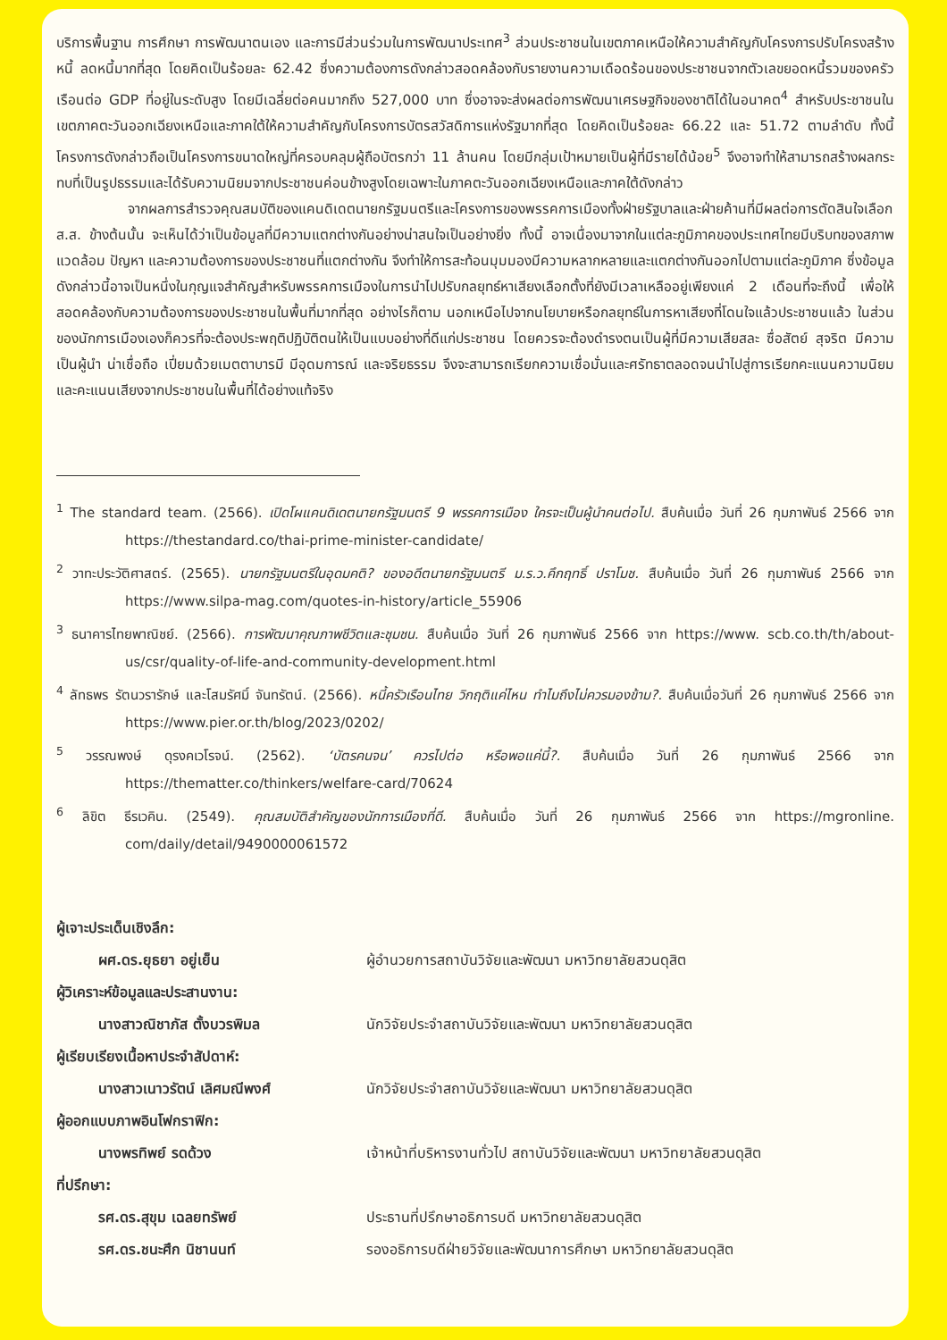บริการพื้นฐาน การศึกษา การพัฒนาตนเอง และการมีส่วนร่วมในการพัฒนาประเทศ<sup>3</sup> ส่วนประชาชนในเขตภาคเหนือให้ความสำคัญกับโครงการปรับโครงสร้างหนี้ ลดหนี้มากที่สุด โดยคิดเป็นร้อยละ 62.42 ซึ่งความต้องการดังกล่าวสอดคล้องกับรายงานความเดือดร้อนของประชาชนจากตัวเลขยอดหนี้รวมของครัวเรือนต่อ GDP ที่อยู่ในระดับสูง โดยมีเฉลี่ยต่อคนมากถึง 527,000 บาท ซึ่งอาจจะส่งผลต่อการพัฒนาเศรษฐกิจของชาติได้ในอนาคต<sup>4</sup> สำหรับประชาชนในเขตภาคตะวันออกเฉียงเหนือและภาคใต้ให้ความสำคัญกับโครงการบัตรสวัสดิการแห่งรัฐมากที่สุด โดยคิดเป็นร้อยละ 66.22 และ 51.72 ตามลำดับ ทั้งนี้ โครงการดังกล่าวถือเป็นโครงการขนาดใหญ่ที่ครอบคลุมผู้ถือบัตรกว่า 11 ล้านคน โดยมีกลุ่มเป้าหมายเป็นผู้ที่มีรายได้น้อย<sup>5</sup> จึงอาจทำให้สามารถสร้างผลกระทบที่เป็นรูปธรรมและได้รับความนิยมจากประชาชนค่อนข้างสูงโดยเฉพาะในภาคตะวันออกเฉียงเหนือและภาคใต้ดังกล่าว
จากผลการสำรวจคุณสมบัติของแคนดิเดตนายกรัฐมนตรีและโครงการของพรรคการเมืองทั้งฝ่ายรัฐบาลและฝ่ายค้านที่มีผลต่อการตัดสินใจเลือก ส.ส. ข้างต้นนั้น จะเห็นได้ว่าเป็นข้อมูลที่มีความแตกต่างกันอย่างน่าสนใจเป็นอย่างยิ่ง ทั้งนี้ อาจเนื่องมาจากในแต่ละภูมิภาคของประเทศไทยมีบริบทของสภาพแวดล้อม ปัญหา และความต้องการของประชาชนที่แตกต่างกัน จึงทำให้การสะท้อนมุมมองมีความหลากหลายและแตกต่างกันออกไปตามแต่ละภูมิภาค ซึ่งข้อมูลดังกล่าวนี้อาจเป็นหนึ่งในกุญแจสำคัญสำหรับพรรคการเมืองในการนำไปปรับกลยุทธ์หาเสียงเลือกตั้งที่ยังมีเวลาเหลืออยู่เพียงแค่ 2 เดือนที่จะถึงนี้ เพื่อให้สอดคล้องกับความต้องการของประชาชนในพื้นที่มากที่สุด อย่างไรก็ตาม นอกเหนือไปจากนโยบายหรือกลยุทธ์ในการหาเสียงที่โดนใจแล้วประชาชนแล้ว ในส่วนของนักการเมืองเองก็ควรที่จะต้องประพฤติปฏิบัติตนให้เป็นแบบอย่างที่ดีแก่ประชาชน โดยควรจะต้องดำรงตนเป็นผู้ที่มีความเสียสละ ซื่อสัตย์ สุจริต มีความเป็นผู้นำ น่าเชื่อถือ เปี่ยมด้วยเมตตาบารมี มีอุดมการณ์ และจริยธรรม จึงจะสามารถเรียกความเชื่อมั่นและศรัทธาตลอดจนนำไปสู่การเรียกคะแนนความนิยมและคะแนนเสียงจากประชาชนในพื้นที่ได้อย่างแท้จริง
<sup>1</sup> The standard team. (2566). เปิดโผแคนดิเดตนายกรัฐมนตรี 9 พรรคการเมือง ใครจะเป็นผู้นำคนต่อไป. สืบค้นเมื่อ วันที่ 26 กุมภาพันธ์ 2566 จาก https://thestandard.co/thai-prime-minister-candidate/
<sup>2</sup> วาทะประวัติศาสตร์. (2565). นายกรัฐมนตรีในอุดมคติ? ของอดีตนายกรัฐมนตรี ม.ร.ว.คึกฤทธิ์ ปราโมช. สืบค้นเมื่อ วันที่ 26 กุมภาพันธ์ 2566 จาก https://www.silpa-mag.com/quotes-in-history/article_55906
<sup>3</sup> ธนาคารไทยพาณิชย์. (2566). การพัฒนาคุณภาพชีวิตและชุมชน. สืบค้นเมื่อ วันที่ 26 กุมภาพันธ์ 2566 จาก https://www. scb.co.th/th/about-us/csr/quality-of-life-and-community-development.html
<sup>4</sup> ลัทธพร รัตนวรารักษ์ และโสมรัศมิ์ จันทรัตน์. (2566). หนี้ครัวเรือนไทย วิกฤติแค่ไหน ทำไมถึงไม่ควรมองข้าม?. สืบค้นเมื่อวันที่ 26 กุมภาพันธ์ 2566 จาก https://www.pier.or.th/blog/2023/0202/
<sup>5</sup> วรรณพงษ์ ดุรงคเวโรจน์. (2562). ‘บัตรคนจน’ ควรไปต่อ หรือพอแค่นี้?. สืบค้นเมื่อ วันที่ 26 กุมภาพันธ์ 2566 จาก https://thematter.co/thinkers/welfare-card/70624
<sup>6</sup> ลิขิต ธีรเวคิน. (2549). คุณสมบัติสำคัญของนักการเมืองที่ดี. สืบค้นเมื่อ วันที่ 26 กุมภาพันธ์ 2566 จาก https://mgronline. com/daily/detail/9490000061572
ผู้เจาะประเด็นเชิงลึก:
ผศ.ดร.ยุธยา อยู่เย็น ผู้อำนวยการสถาบันวิจัยและพัฒนา มหาวิทยาลัยสวนดุสิต
ผู้วิเคราะห์ข้อมูลและประสานงาน:
นางสาวณิชาภัส ตั้งบวรพิมล นักวิจัยประจำสถาบันวิจัยและพัฒนา มหาวิทยาลัยสวนดุสิต
ผู้เรียบเรียงเนื้อหาประจำสัปดาห์:
นางสาวเนาวรัตน์ เลิศมณีพงศ์ นักวิจัยประจำสถาบันวิจัยและพัฒนา มหาวิทยาลัยสวนดุสิต
ผู้ออกแบบภาพอินโฟกราฟิก:
นางพรทิพย์ รดด้วง เจ้าหน้าที่บริหารงานทั่วไป สถาบันวิจัยและพัฒนา มหาวิทยาลัยสวนดุสิต
ที่ปรึกษา:
รศ.ดร.สุขุม เฉลยทรัพย์ ประธานที่ปรึกษาอธิการบดี มหาวิทยาลัยสวนดุสิต
รศ.ดร.ชนะศึก นิชานนท์ รองอธิการบดีฝ่ายวิจัยและพัฒนาการศึกษา มหาวิทยาลัยสวนดุสิต